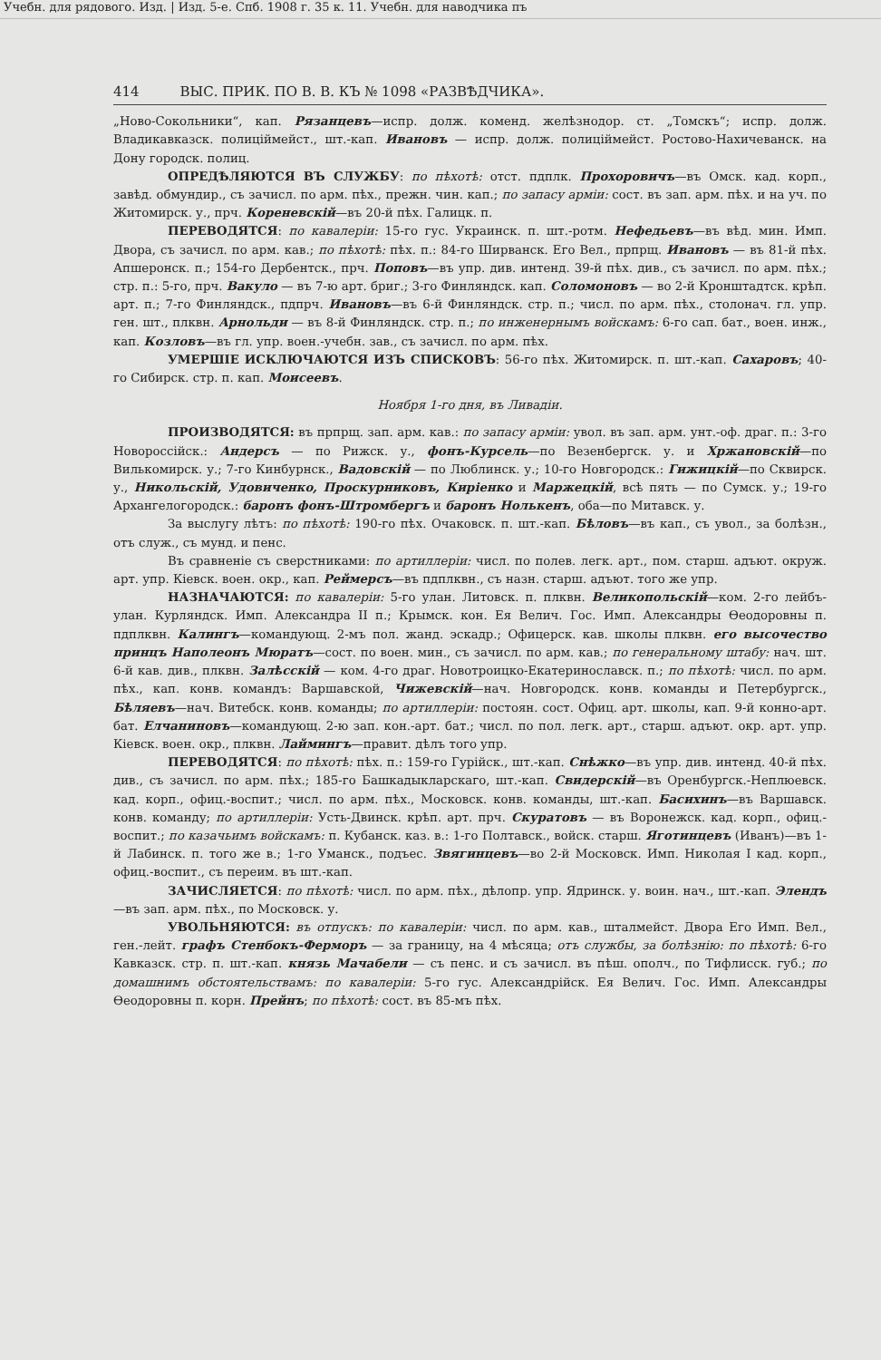Учебн. для рядового. Изд. | Изд. 5-е. Спб. 1908 г. 35 к. 11. Учебн. для наводчика пъ
414 ВЫС. ПРИК. ПО В. В. КЪ № 1098 «РАЗВѢДЧИКА».
„Ново-Сокольники“, кап. Рязанцевъ—испр. долж. коменд. желѣзнодор. ст. „Томскъ“; испр. долж. Владикавказск. полиціймейст., шт.-кап. Ивановъ — испр. долж. полиціймейст. Ростово-Нахичеванск. на Дону городск. полиц.
ОПРЕДѢЛЯЮТСЯ ВЪ СЛУЖБУ: по пѣхотѣ: отст. пдплк. Прохоровичъ—въ Омск. кад. корп., завѣд. обмундир., съ зачисл. по арм. пѣх., прежн. чин. кап.; по запасу арміи: сост. въ зап. арм. пѣх. и на уч. по Житомирск. у., прч. Кореневскій—въ 20-й пѣх. Галицк. п.
ПЕРЕВОДЯТСЯ: по кавалеріи: 15-го гус. Украинск. п. шт.-ротм. Нефедьевъ—въ вѣд. мин. Имп. Двора, съ зачисл. по арм. кав.; по пѣхотѣ: пѣх. п.: 84-го Ширванск. Его Вел., прпрщ. Ивановъ — въ 81-й пѣх. Апшеронск. п.; 154-го Дербентск., прч. Поповъ—въ упр. див. интенд. 39-й пѣх. див., съ зачисл. по арм. пѣх.; стр. п.: 5-го, прч. Вакуло — въ 7-ю арт. бриг.; 3-го Финляндск. кап. Соломоновъ — во 2-й Кронштадтск. крѣп. арт. п.; 7-го Финляндск., пдпрч. Ивановъ—въ 6-й Финляндск. стр. п.; числ. по арм. пѣх., столонач. гл. упр. ген. шт., плквн. Арнольди — въ 8-й Финляндск. стр. п.; по инженернымъ войскамъ: 6-го сап. бат., воен. инж., кап. Козловъ—въ гл. упр. воен.-учебн. зав., съ зачисл. по арм. пѣх.
УМЕРШІЕ ИСКЛЮЧАЮТСЯ ИЗЪ СПИСКОВЪ: 56-го пѣх. Житомирск. п. шт.-кап. Сахаровъ; 40-го Сибирск. стр. п. кап. Моисеевъ.
Ноября 1-го дня, въ Ливадіи.
ПРОИЗВОДЯТСЯ: въ прпрщ. зап. арм. кав.: по запасу арміи: увол. въ зап. арм. унт.-оф. драг. п.: 3-го Новороссійск.: Андерсъ — по Рижск. у., фонъ-Курсель—по Везенбергск. у. и Хржановскій—по Вилькомирск. у.; 7-го Кинбурнск., Вадовскій — по Люблинск. у.; 10-го Новгородск.: Гижицкій—по Сквирск. у., Никольскій, Удовиченко, Проскурниковъ, Киріенко и Маржецкій, всѣ пять — по Сумск. у.; 19-го Архангелогородск.: баронъ фонъ-Штромбергъ и баронъ Нолькенъ, оба—по Митавск. у.
За выслугу лѣтъ: по пѣхотѣ: 190-го пѣх. Очаковск. п. шт.-кап. Бѣловъ—въ кап., съ увол., за болѣзн., отъ служ., съ мунд. и пенс.
Въ сравненіе съ сверстниками: по артиллеріи: числ. по полев. легк. арт., пом. старш. адъют. окруж. арт. упр. Кіевск. воен. окр., кап. Реймерсъ—въ пдплквн., съ назн. старш. адъют. того же упр.
НАЗНАЧАЮТСЯ: по кавалеріи: 5-го улан. Литовск. п. плквн. Великопольскій—ком. 2-го лейбъ-улан. Курляндск. Имп. Александра II п.; Крымск. кон. Ея Велич. Гос. Имп. Александры Ѳеодоровны п. пдплквн. Калингъ—командующ. 2-мъ пол. жанд. эскадр.; Офицерск. кав. школы плквн. его высочество принцъ Наполеонъ Мюратъ—сост. по воен. мин., съ зачисл. по арм. кав.; по генеральному штабу: нач. шт. 6-й кав. див., плквн. Залѣсскій — ком. 4-го драг. Новотроицко-Екатеринославск. п.; по пѣхотѣ: числ. по арм. пѣх., кап. конв. командъ: Варшавской, Чижевскій—нач. Новгородск. конв. команды и Петербургск., Бѣляевъ—нач. Витебск. конв. команды; по артиллеріи: постоян. сост. Офиц. арт. школы, кап. 9-й конно-арт. бат. Елчаниновъ—командующ. 2-ю зап. кон.-арт. бат.; числ. по пол. легк. арт., старш. адъют. окр. арт. упр. Кіевск. воен. окр., плквн. Лаймингъ—правит. дѣлъ того упр.
ПЕРЕВОДЯТСЯ: по пѣхотѣ: пѣх. п.: 159-го Гурійск., шт.-кап. Снѣжко—въ упр. див. интенд. 40-й пѣх. див., съ зачисл. по арм. пѣх.; 185-го Башкадыкларскаго, шт.-кап. Свидерскій—въ Оренбургск.-Неплюевск. кад. корп., офиц.-воспит.; числ. по арм. пѣх., Московск. конв. команды, шт.-кап. Басихинъ—въ Варшавск. конв. команду; по артиллеріи: Усть-Двинск. крѣп. арт. прч. Скуратовъ — въ Воронежск. кад. корп., офиц.-воспит.; по казачьимъ войскамъ: п. Кубанск. каз. в.: 1-го Полтавск., войск. старш. Яготинцевъ (Иванъ)—въ 1-й Лабинск. п. того же в.; 1-го Уманск., подъес. Звягинцевъ—во 2-й Московск. Имп. Николая I кад. корп., офиц.-воспит., съ переим. въ шт.-кап.
ЗАЧИСЛЯЕТСЯ: по пѣхотѣ: числ. по арм. пѣх., дѣлопр. упр. Ядринск. у. воин. нач., шт.-кап. Элендъ—въ зап. арм. пѣх., по Московск. у.
УВОЛЬНЯЮТСЯ: въ отпускъ: по кавалеріи: числ. по арм. кав., шталмейст. Двора Его Имп. Вел., ген.-лейт. графъ Стенбокъ-Ферморъ — за границу, на 4 мѣсяца; отъ службы, за болѣзнію: по пѣхотѣ: 6-го Кавказск. стр. п. шт.-кап. князь Мачабели — съ пенс. и съ зачисл. въ пѣш. ополч., по Тифлисск. губ.; по домашнимъ обстоятельствамъ: по кавалеріи: 5-го гус. Александрійск. Ея Велич. Гос. Имп. Александры Ѳеодоровны п. корн. Прейнъ; по пѣхотѣ: сост. въ 85-мъ пѣх.